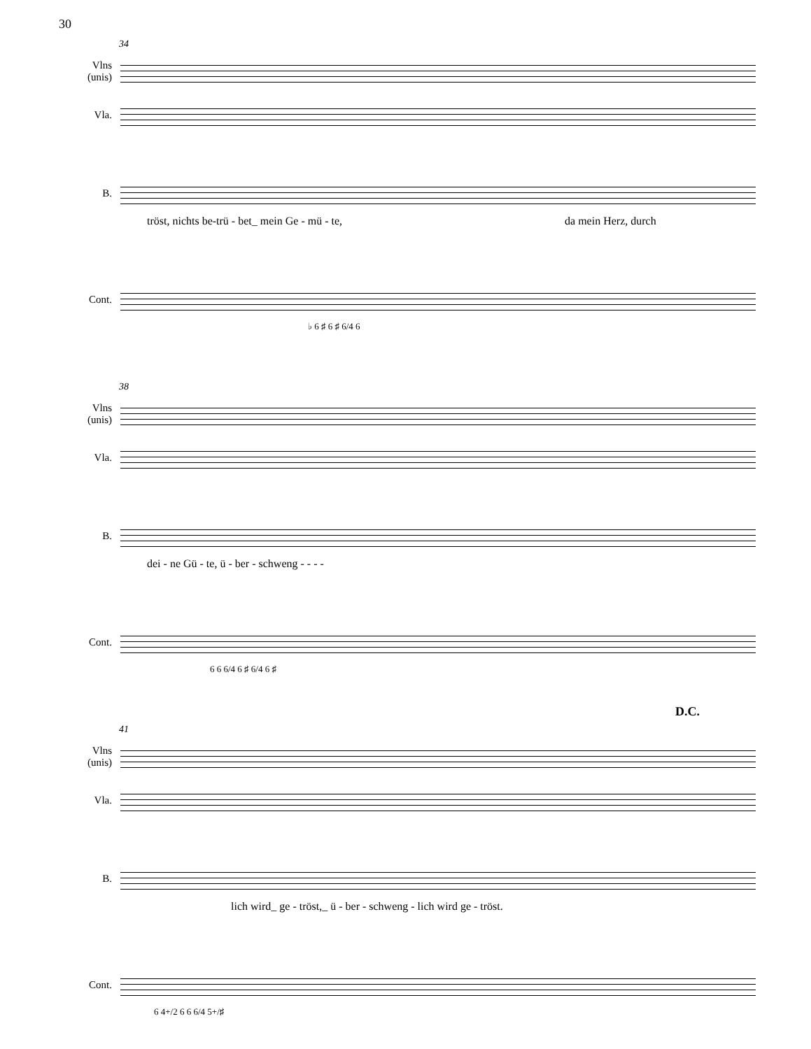30
34
Vlns
(unis)
Vla.
B.
tröst, nichts be-trü - bet_ mein Ge - mü - te, da mein Herz, durch
Cont.
♭ 6 ♯ 6 ♯ 6/4 6
38
Vlns
(unis)
Vla.
B.
dei - ne Gü - te, ü - ber - schweng - - - -
Cont.
6 6 6/4 6 ♯ 6/4 6 ♯
D.C.
41
Vlns
(unis)
Vla.
B.
lich wird_ ge - tröst,_ ü - ber - schweng - lich wird ge - tröst.
Cont.
6 4+/2 6 6 6/4 5+/♯